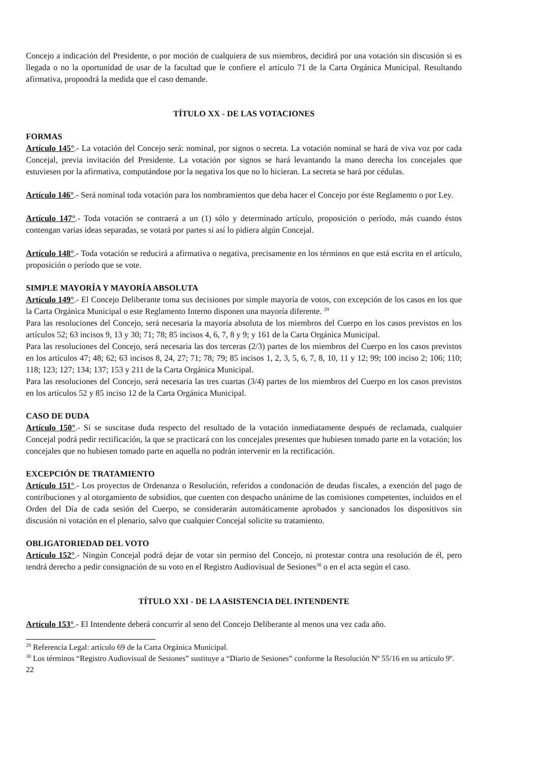Concejo a indicación del Presidente, o por moción de cualquiera de sus miembros, decidirá por una votación sin discusión si es llegada o no la oportunidad de usar de la facultad que le confiere el artículo 71 de la Carta Orgánica Municipal. Resultando afirmativa, propondrá la medida que el caso demande.
TÍTULO XX - DE LAS VOTACIONES
FORMAS
Artículo 145°.- La votación del Concejo será: nominal, por signos o secreta. La votación nominal se hará de viva voz por cada Concejal, previa invitación del Presidente. La votación por signos se hará levantando la mano derecha los concejales que estuviesen por la afirmativa, computándose por la negativa los que no lo hicieran. La secreta se hará por cédulas.
Artículo 146°.- Será nominal toda votación para los nombramientos que deba hacer el Concejo por éste Reglamento o por Ley.
Artículo 147°.- Toda votación se contraerá a un (1) sólo y determinado artículo, proposición o período, más cuando éstos contengan varias ideas separadas, se votará por partes si así lo pidiera algún Concejal.
Artículo 148°.- Toda votación se reducirá a afirmativa o negativa, precisamente en los términos en que está escrita en el artículo, proposición o período que se vote.
SIMPLE MAYORÍA Y MAYORÍA ABSOLUTA
Artículo 149°.- El Concejo Deliberante toma sus decisiones por simple mayoría de votos, con excepción de los casos en los que la Carta Orgánica Municipal o este Reglamento Interno disponen una mayoría diferente. <sup>29</sup>
Para las resoluciones del Concejo, será necesaria la mayoría absoluta de los miembros del Cuerpo en los casos previstos en los artículos 52; 63 incisos 9, 13 y 30; 71; 78; 85 incisos 4, 6, 7, 8 y 9; y 161 de la Carta Orgánica Municipal.
Para las resoluciones del Concejo, será necesaria las dos terceras (2/3) partes de los miembros del Cuerpo en los casos previstos en los artículos 47; 48; 62; 63 incisos 8, 24, 27; 71; 78; 79; 85 incisos 1, 2, 3, 5, 6, 7, 8, 10, 11 y 12; 99; 100 inciso 2; 106; 110; 118; 123; 127; 134; 137; 153 y 211 de la Carta Orgánica Municipal.
Para las resoluciones del Concejo, será necesaria las tres cuartas (3/4) partes de los miembros del Cuerpo en los casos previstos en los artículos 52 y 85 inciso 12 de la Carta Orgánica Municipal.
CASO DE DUDA
Artículo 150°.- Si se suscitase duda respecto del resultado de la votación inmediatamente después de reclamada, cualquier Concejal podrá pedir rectificación, la que se practicará con los concejales presentes que hubiesen tomado parte en la votación; los concejales que no hubiesen tomado parte en aquella no podrán intervenir en la rectificación.
EXCEPCIÓN DE TRATAMIENTO
Artículo 151°.- Los proyectos de Ordenanza o Resolución, referidos a condonación de deudas fiscales, a exención del pago de contribuciones y al otorgamiento de subsidios, que cuenten con despacho unánime de las comisiones competentes, incluidos en el Orden del Día de cada sesión del Cuerpo, se considerarán automáticamente aprobados y sancionados los dispositivos sin discusión ni votación en el plenario, salvo que cualquier Concejal solicite su tratamiento.
OBLIGATORIEDAD DEL VOTO
Artículo 152°.- Ningún Concejal podrá dejar de votar sin permiso del Concejo, ni protestar contra una resolución de él, pero tendrá derecho a pedir consignación de su voto en el Registro Audiovisual de Sesiones<sup>30</sup> o en el acta según el caso.
TÍTULO XXI - DE LA ASISTENCIA DEL INTENDENTE
Artículo 153°.- El Intendente deberá concurrir al seno del Concejo Deliberante al menos una vez cada año.
<sup>29</sup> Referencia Legal: artículo 69 de la Carta Orgánica Municipal.
<sup>30</sup> Los términos “Registro Audiovisual de Sesiones” sustituye a “Diario de Sesiones” conforme la Resolución Nº 55/16 en su artículo 9º.
22